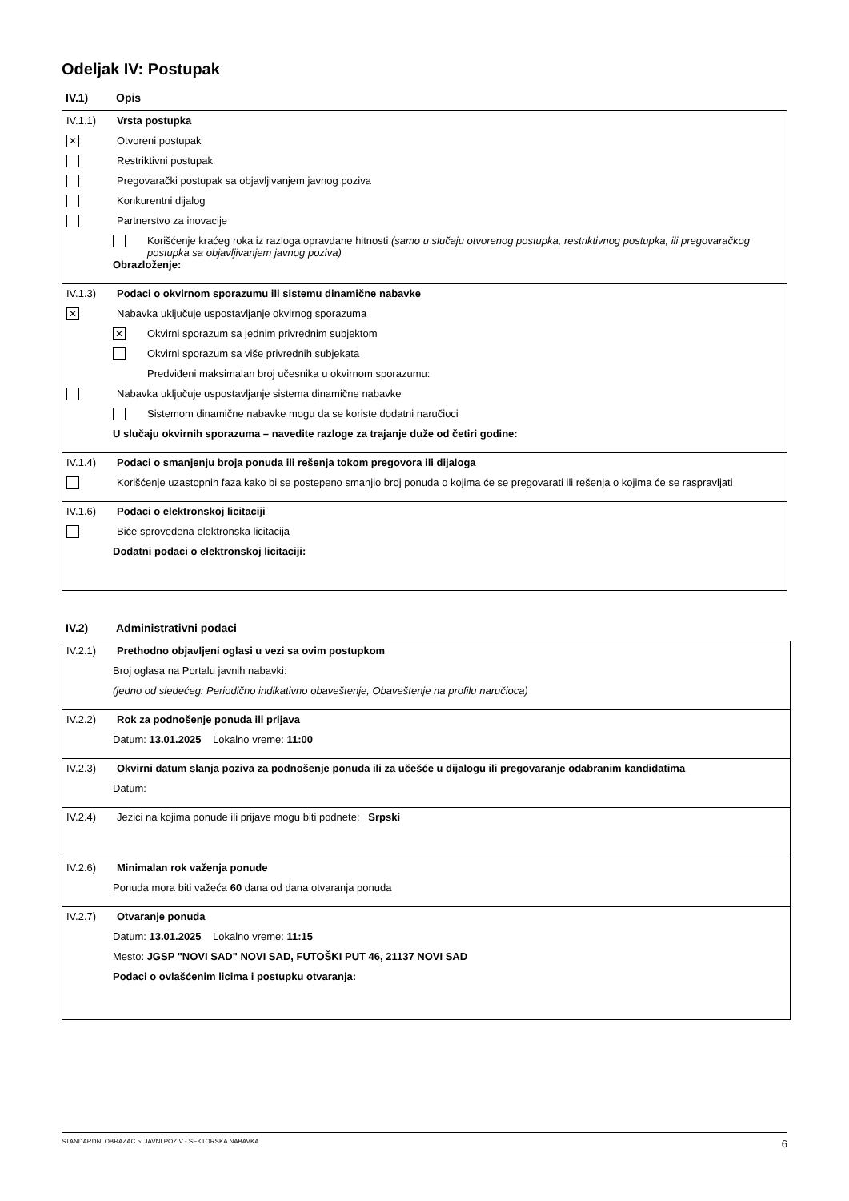Odeljak IV: Postupak
IV.1) Opis
IV.1.1) Vrsta postupka
✕
Otvoreni postupak
Restriktivni postupak
Pregovarački postupak sa objavljivanjem javnog poziva
Konkurentni dijalog
Partnerstvo za inovacije
Korišćenje kraćeg roka iz razloga opravdane hitnosti (samo u slučaju otvorenog postupka, restriktivnog postupka, ili pregovaračkog postupka sa objavljivanjem javnog poziva)
Obrazloženje:
IV.1.3) Podaci o okvirnom sporazumu ili sistemu dinamične nabavke
✕
Nabavka uključuje uspostavljanje okvirnog sporazuma
✕
Okvirni sporazum sa jednim privrednim subjektom
Okvirni sporazum sa više privrednih subjekata
Predviđeni maksimalan broj učesnika u okvirnom sporazumu:
Nabavka uključuje uspostavljanje sistema dinamične nabavke
Sistemom dinamične nabavke mogu da se koriste dodatni naručioci
U slučaju okvirnih sporazuma – navedite razloge za trajanje duže od četiri godine:
IV.1.4) Podaci o smanjenju broja ponuda ili rešenja tokom pregovora ili dijaloga
Korišćenje uzastopnih faza kako bi se postepeno smanjio broj ponuda o kojima će se pregovarati ili rešenja o kojima će se raspravljati
IV.1.6) Podaci o elektronskoj licitaciji
Biće sprovedena elektronska licitacija
Dodatni podaci o elektronskoj licitaciji:
IV.2) Administrativni podaci
IV.2.1) Prethodno objavljeni oglasi u vezi sa ovim postupkom
Broj oglasa na Portalu javnih nabavki:
(jedno od sledećeg: Periodično indikativno obaveštenje, Obaveštenje na profilu naručioca)
IV.2.2) Rok za podnošenje ponuda ili prijava
Datum: 13.01.2025 Lokalno vreme: 11:00
IV.2.3) Okvirni datum slanja poziva za podnošenje ponuda ili za učešće u dijalogu ili pregovaranje odabranim kandidatima
Datum:
IV.2.4)
Jezici na kojima ponude ili prijave mogu biti podnete: Srpski
IV.2.6) Minimalan rok važenja ponude
Ponuda mora biti važeća 60 dana od dana otvaranja ponuda
IV.2.7) Otvaranje ponuda
Datum: 13.01.2025 Lokalno vreme: 11:15
Mesto: JGSP "NOVI SAD" NOVI SAD, FUTOŠKI PUT 46, 21137 NOVI SAD
Podaci o ovlašćenim licima i postupku otvaranja:
STANDARDNI OBRAZAC 5: JAVNI POZIV - SEKTORSKA NABAVKA 6